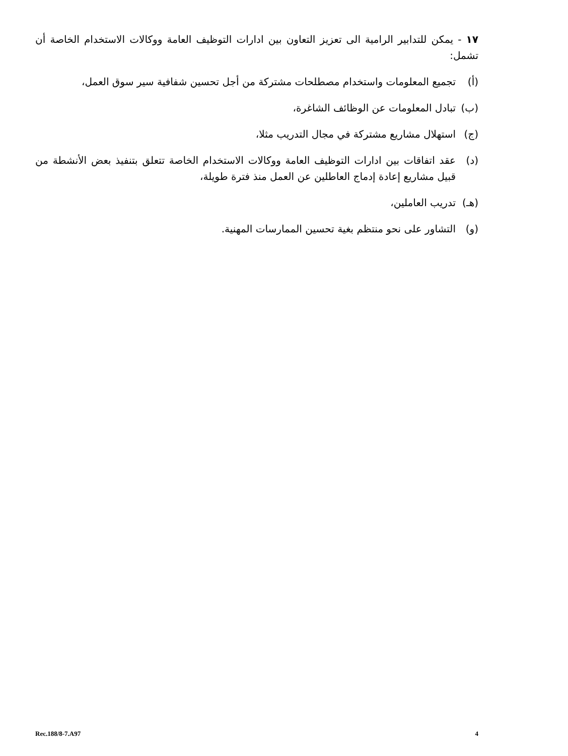١٧ - يمكن للتدابير الرامية الى تعزيز التعاون بين ادارات التوظيف العامة ووكالات الاستخدام الخاصة أن تشمل:
(أ) تجميع المعلومات واستخدام مصطلحات مشتركة من أجل تحسين شفافية سير سوق العمل،
(ب) تبادل المعلومات عن الوظائف الشاغرة،
(ج) استهلال مشاريع مشتركة في مجال التدريب مثلا،
(د) عقد اتفاقات بين ادارات التوظيف العامة ووكالات الاستخدام الخاصة تتعلق بتنفيذ بعض الأنشطة من قبيل مشاريع إعادة إدماج العاطلين عن العمل منذ فترة طويلة،
(هـ) تدريب العاملين،
(و) التشاور على نحو منتظم بغية تحسين الممارسات المهنية.
Rec.188/8-7.A97 4